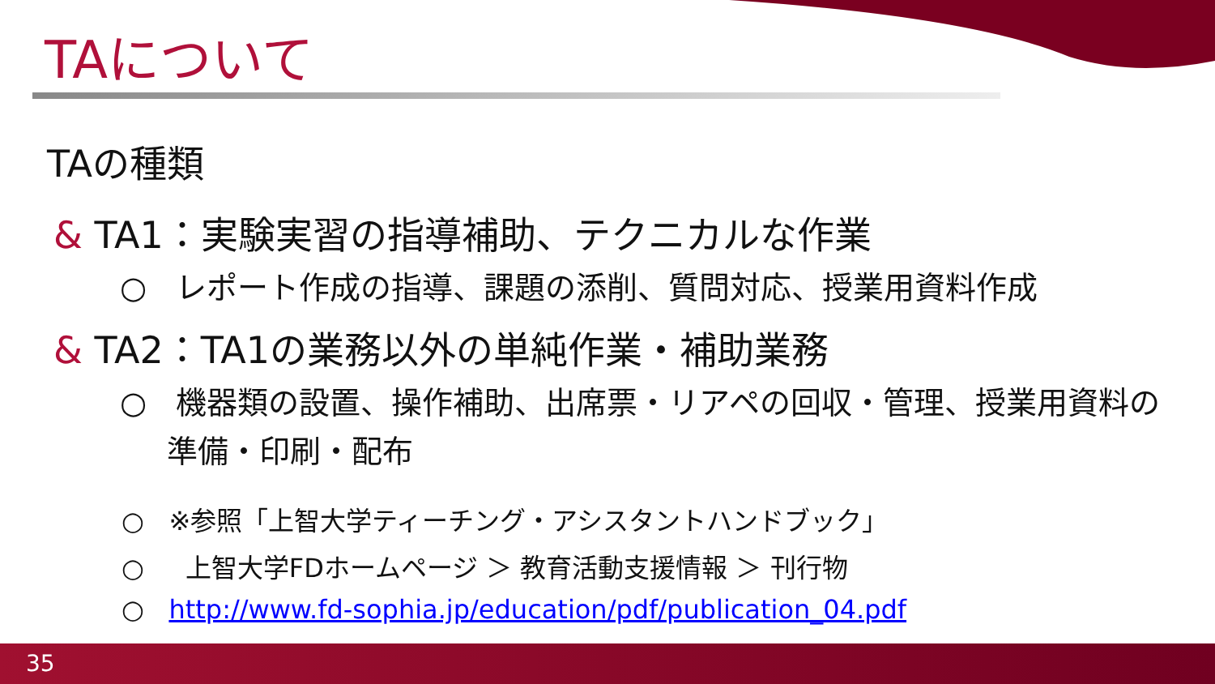TAについて
TAの種類
& TA1：実験実習の指導補助、テクニカルな作業
○ レポート作成の指導、課題の添削、質問対応、授業用資料作成
& TA2：TA1の業務以外の単純作業・補助業務
○ 機器類の設置、操作補助、出席票・リアペの回収・管理、授業用資料の準備・印刷・配布
○ ※参照「上智大学ティーチング・アシスタントハンドブック」
○ 上智大学FDホームページ ＞ 教育活動支援情報 ＞ 刊行物
○ http://www.fd-sophia.jp/education/pdf/publication_04.pdf
35